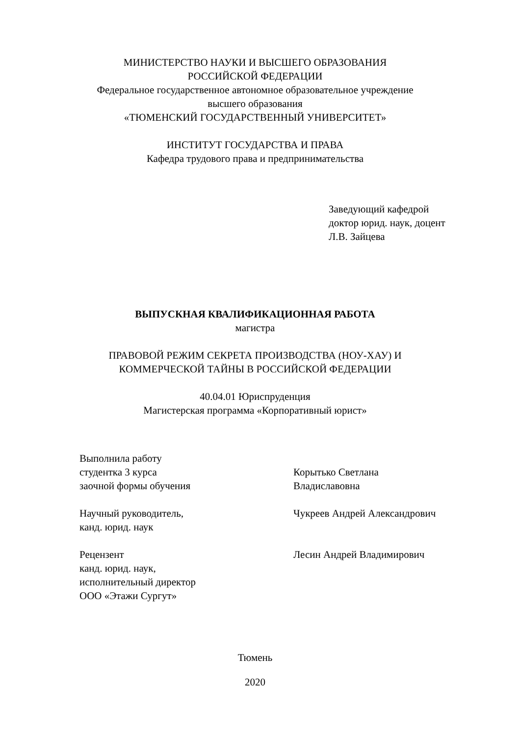МИНИСТЕРСТВО НАУКИ И ВЫСШЕГО ОБРАЗОВАНИЯ
РОССИЙСКОЙ ФЕДЕРАЦИИ
Федеральное государственное автономное образовательное учреждение
высшего образования
«ТЮМЕНСКИЙ ГОСУДАРСТВЕННЫЙ УНИВЕРСИТЕТ»
ИНСТИТУТ ГОСУДАРСТВА И ПРАВА
Кафедра трудового права и предпринимательства
Заведующий кафедрой
доктор юрид. наук, доцент
Л.В. Зайцева
ВЫПУСКНАЯ КВАЛИФИКАЦИОННАЯ РАБОТА
магистра
ПРАВОВОЙ РЕЖИМ СЕКРЕТА ПРОИЗВОДСТВА (НОУ-ХАУ) И
КОММЕРЧЕСКОЙ ТАЙНЫ В РОССИЙСКОЙ ФЕДЕРАЦИИ
40.04.01 Юриспруденция
Магистерская программа «Корпоративный юрист»
Выполнила работу
студентка 3 курса
заочной формы обучения
Корытько Светлана Владиславовна
Научный руководитель,
канд. юрид. наук
Чукреев Андрей Александрович
Рецензент
канд. юрид. наук,
исполнительный директор
ООО «Этажи Сургут»
Лесин Андрей Владимирович
Тюмень
2020